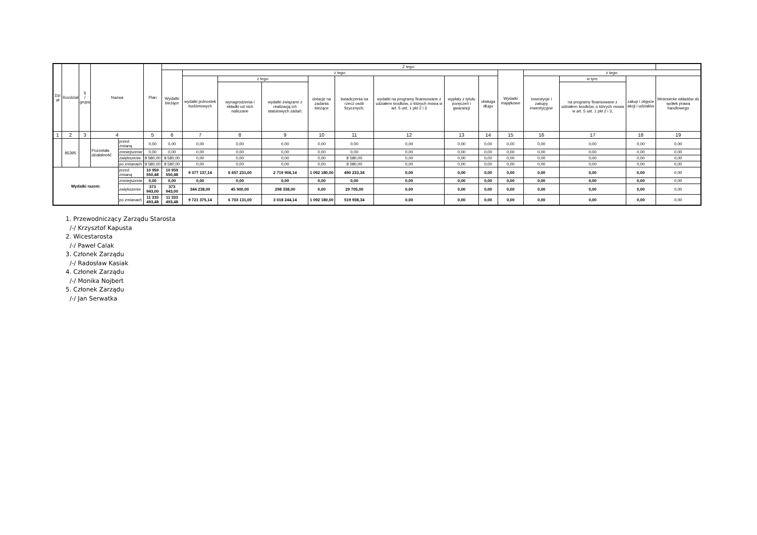| Dzi ał | Rozdział | § / grupa | Nazwa | | Plan | Z tego: | | | | | | | | | | | | | |
| --- | --- | --- | --- | --- | --- | --- | --- | --- | --- | --- | --- | --- | --- | --- | --- | --- | --- | --- | --- |
| | | | | | | Wydatki bieżące | z tego: | | | | | | | | Wydatki majątkowe | z tego: | | | |
| | | | | | | | wydatki jednostek budżetowych | z tego: | | dotacje na zadania bieżące | świadczenia na rzecz osób fizycznych; | wydatki na programy finansowane z udziałem środków, o których mowa w art. 5 ust. 1 pkt 2 i 3 | wypłaty z tytułu poręczeń i gwarancji | obsługa długu | | inwestycje i zakupy inwestycyjne | w tym: | zakup i objęcie akcji i udziałów | Wniesienie wkładów do spółek prawa handlowego |
| | | | | | | | | wynagrodzenia i składki od nich naliczane | wydatki związane z realizacją ich statutowych zadań; | | | | | | | | na programy finansowane z udziałem środków, o których mowa w art. 5 ust. 1 pkt 2 i 3, | | |
| 1 | 2 | 3 | 4 | | 5 | 6 | 7 | 8 | 9 | 10 | 11 | 12 | 13 | 14 | 15 | 16 | 17 | 18 | 19 |
| | 85395 | | Pozostała działalność | przed zmianą | 0,00 | 0,00 | 0,00 | 0,00 | 0,00 | 0,00 | 0,00 | 0,00 | 0,00 | 0,00 | 0,00 | 0,00 | 0,00 | 0,00 | 0,00 |
| | | | | zmniejszenie | 0,00 | 0,00 | 0,00 | 0,00 | 0,00 | 0,00 | 0,00 | 0,00 | 0,00 | 0,00 | 0,00 | 0,00 | 0,00 | 0,00 | 0,00 |
| | | | | zwiększenie | 8 580,00 | 8 580,00 | 0,00 | 0,00 | 0,00 | 0,00 | 8 580,00 | 0,00 | 0,00 | 0,00 | 0,00 | 0,00 | 0,00 | 0,00 | 0,00 |
| | | | | po zmianach | 8 580,00 | 8 580,00 | 0,00 | 0,00 | 0,00 | 0,00 | 8 580,00 | 0,00 | 0,00 | 0,00 | 0,00 | 0,00 | 0,00 | 0,00 | 0,00 |
| Wydatki razem: | | | | przed zmianą | 10 959 550,48 | 10 959 550,48 | 9 377 137,14 | 6 657 231,00 | 2 719 906,14 | 1 092 180,00 | 490 233,34 | 0,00 | 0,00 | 0,00 | 0,00 | 0,00 | 0,00 | 0,00 | 0,00 |
| | | | | zmniejszenie | 0,00 | 0,00 | 0,00 | 0,00 | 0,00 | 0,00 | 0,00 | 0,00 | 0,00 | 0,00 | 0,00 | 0,00 | 0,00 | 0,00 | 0,00 |
| | | | | zwiększenie | 373 943,00 | 373 943,00 | 344 238,00 | 45 900,00 | 298 338,00 | 0,00 | 29 705,00 | 0,00 | 0,00 | 0,00 | 0,00 | 0,00 | 0,00 | 0,00 | 0,00 |
| | | | | po zmianach | 11 333 493,48 | 11 333 493,48 | 9 721 375,14 | 6 703 131,00 | 3 018 244,14 | 1 092 180,00 | 519 938,34 | 0,00 | 0,00 | 0,00 | 0,00 | 0,00 | 0,00 | 0,00 | 0,00 |
1. Przewodniczący Zarządu Starosta
/-/ Krzysztof Kapusta
2. Wicestarosta
/-/ Paweł Calak
3. Członek Zarządu
/-/ Radosław Kasiak
4. Członek Zarządu
/-/ Monika Nojbert
5. Członek Zarządu
/-/ Jan Serwatka